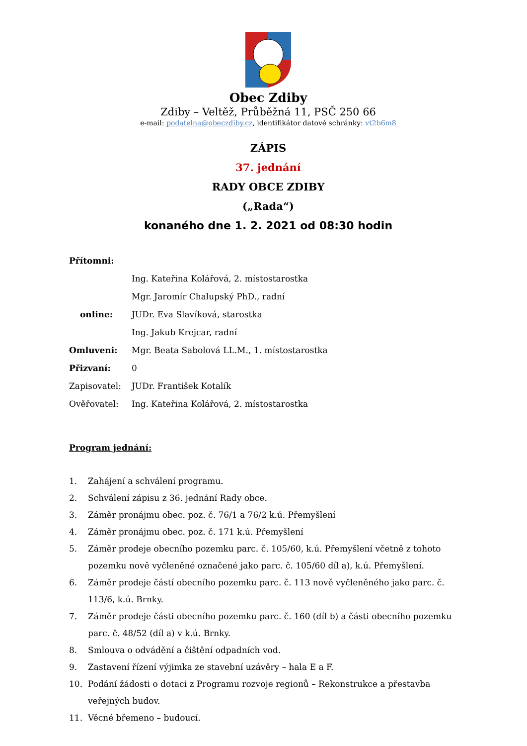Obec Zdiby
Zdiby – Veltěž, Průběžná 11, PSČ 250 66
e-mail: podatelna@obeczdiby.cz, identifikátor datové schránky: vt2b6m8
ZÁPIS
37. jednání
RADY OBCE ZDIBY
(„Rada“)
konaného dne 1. 2. 2021 od 08:30 hodin
| Přítomni: | |
| | Ing. Kateřina Kolářová, 2. místostarostka |
| | Mgr. Jaromír Chalupský PhD., radní |
| online: | JUDr. Eva Slavíková, starostka |
| | Ing. Jakub Krejcar, radní |
| Omluveni: | Mgr. Beata Sabolová LL.M., 1. místostarostka |
| Přizvaní: | 0 |
| Zapisovatel: | JUDr. František Kotalík |
| Ověřovatel: | Ing. Kateřina Kolářová, 2. místostarostka |
Program jednání:
1. Zahájení a schválení programu.
2. Schválení zápisu z 36. jednání Rady obce.
3. Záměr pronájmu obec. poz. č. 76/1 a 76/2 k.ú. Přemyšlení
4. Záměr pronájmu obec. poz. č. 171 k.ú. Přemyšlení
5. Záměr prodeje obecního pozemku parc. č. 105/60, k.ú. Přemyšlení včetně z tohoto pozemku nově vyčleněné označené jako parc. č. 105/60 díl a), k.ú. Přemyšlení.
6. Záměr prodeje částí obecního pozemku parc. č. 113 nově vyčleněného jako parc. č. 113/6, k.ú. Brnky.
7. Záměr prodeje části obecního pozemku parc. č. 160 (díl b) a části obecního pozemku parc. č. 48/52 (díl a) v k.ú. Brnky.
8. Smlouva o odvádění a čištění odpadních vod.
9. Zastavení řízení výjimka ze stavební uzávěry – hala E a F.
10. Podání žádosti o dotaci z Programu rozvoje regionů – Rekonstrukce a přestavba veřejných budov.
11. Věcné břemeno – budoucí.